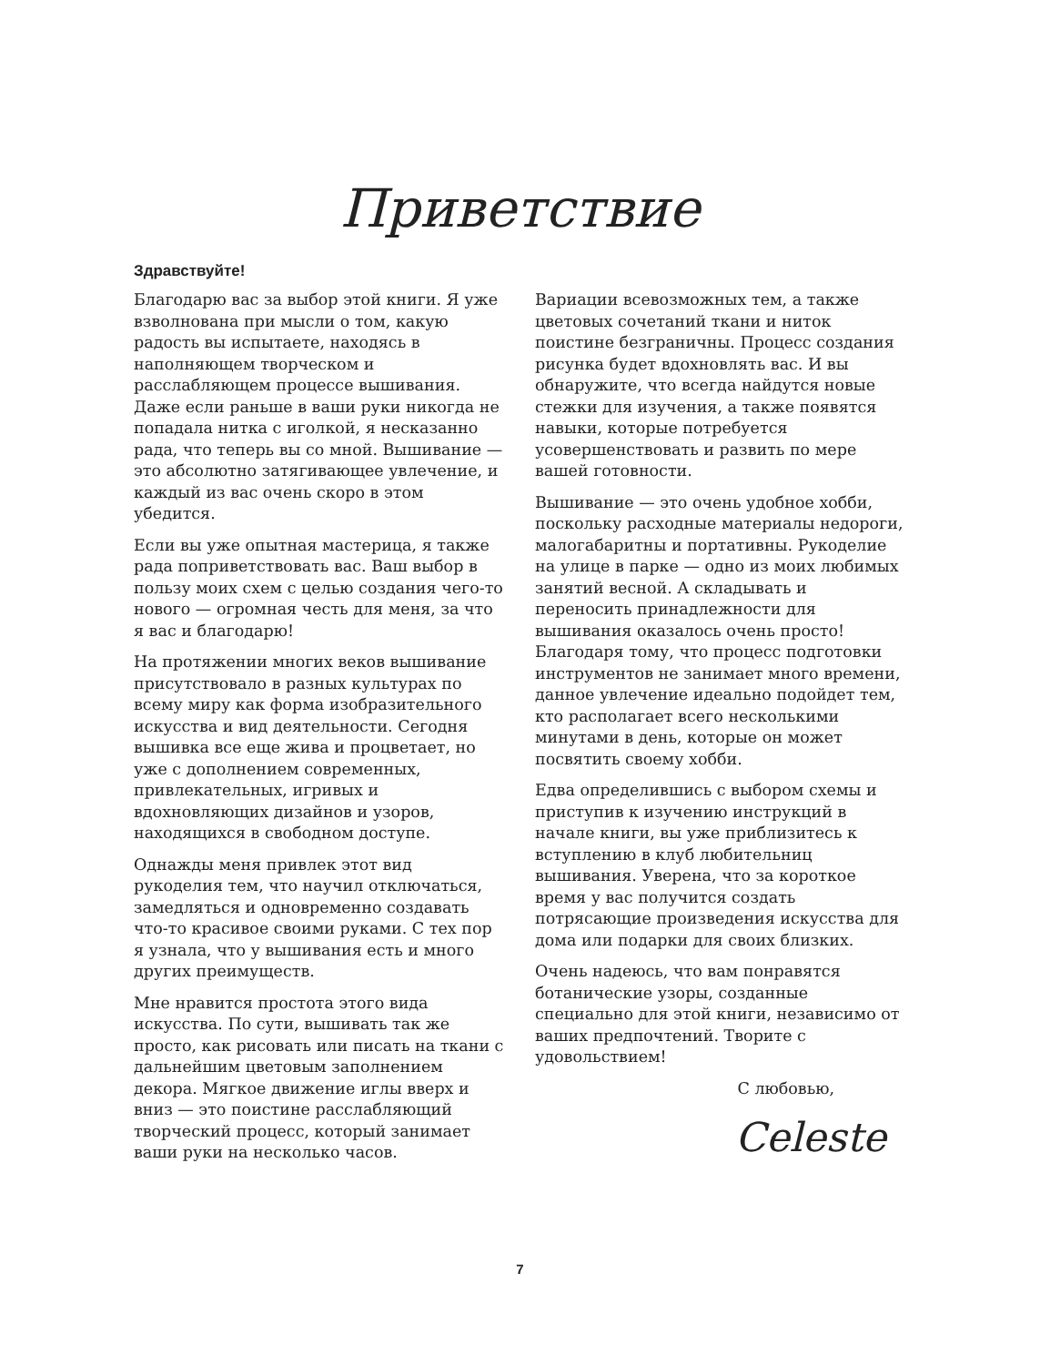Приветствие
Здравствуйте!
Благодарю вас за выбор этой книги. Я уже взволнована при мысли о том, какую радость вы испытаете, находясь в наполняющем творческом и расслабляющем процессе вышивания. Даже если раньше в ваши руки никогда не попадала нитка с иголкой, я несказанно рада, что теперь вы со мной. Вышивание — это абсолютно затягивающее увлечение, и каждый из вас очень скоро в этом убедится.
Если вы уже опытная мастерица, я также рада поприветствовать вас. Ваш выбор в пользу моих схем с целью создания чего-то нового — огромная честь для меня, за что я вас и благодарю!
На протяжении многих веков вышивание присутствовало в разных культурах по всему миру как форма изобразительного искусства и вид деятельности. Сегодня вышивка все еще жива и процветает, но уже с дополнением современных, привлекательных, игривых и вдохновляющих дизайнов и узоров, находящихся в свободном доступе.
Однажды меня привлек этот вид рукоделия тем, что научил отключаться, замедляться и одновременно создавать что-то красивое своими руками. С тех пор я узнала, что у вышивания есть и много других преимуществ.
Мне нравится простота этого вида искусства. По сути, вышивать так же просто, как рисовать или писать на ткани с дальнейшим цветовым заполнением декора. Мягкое движение иглы вверх и вниз — это поистине расслабляющий творческий процесс, который занимает ваши руки на несколько часов.
Вариации всевозможных тем, а также цветовых сочетаний ткани и ниток поистине безграничны. Процесс создания рисунка будет вдохновлять вас. И вы обнаружите, что всегда найдутся новые стежки для изучения, а также появятся навыки, которые потребуется усовершенствовать и развить по мере вашей готовности.
Вышивание — это очень удобное хобби, поскольку расходные материалы недороги, малогабаритны и портативны. Рукоделие на улице в парке — одно из моих любимых занятий весной. А складывать и переносить принадлежности для вышивания оказалось очень просто! Благодаря тому, что процесс подготовки инструментов не занимает много времени, данное увлечение идеально подойдет тем, кто располагает всего несколькими минутами в день, которые он может посвятить своему хобби.
Едва определившись с выбором схемы и приступив к изучению инструкций в начале книги, вы уже приблизитесь к вступлению в клуб любительниц вышивания. Уверена, что за короткое время у вас получится создать потрясающие произведения искусства для дома или подарки для своих близких.
Очень надеюсь, что вам понравятся ботанические узоры, созданные специально для этой книги, независимо от ваших предпочтений. Творите с удовольствием!
С любовью,
Celeste
7